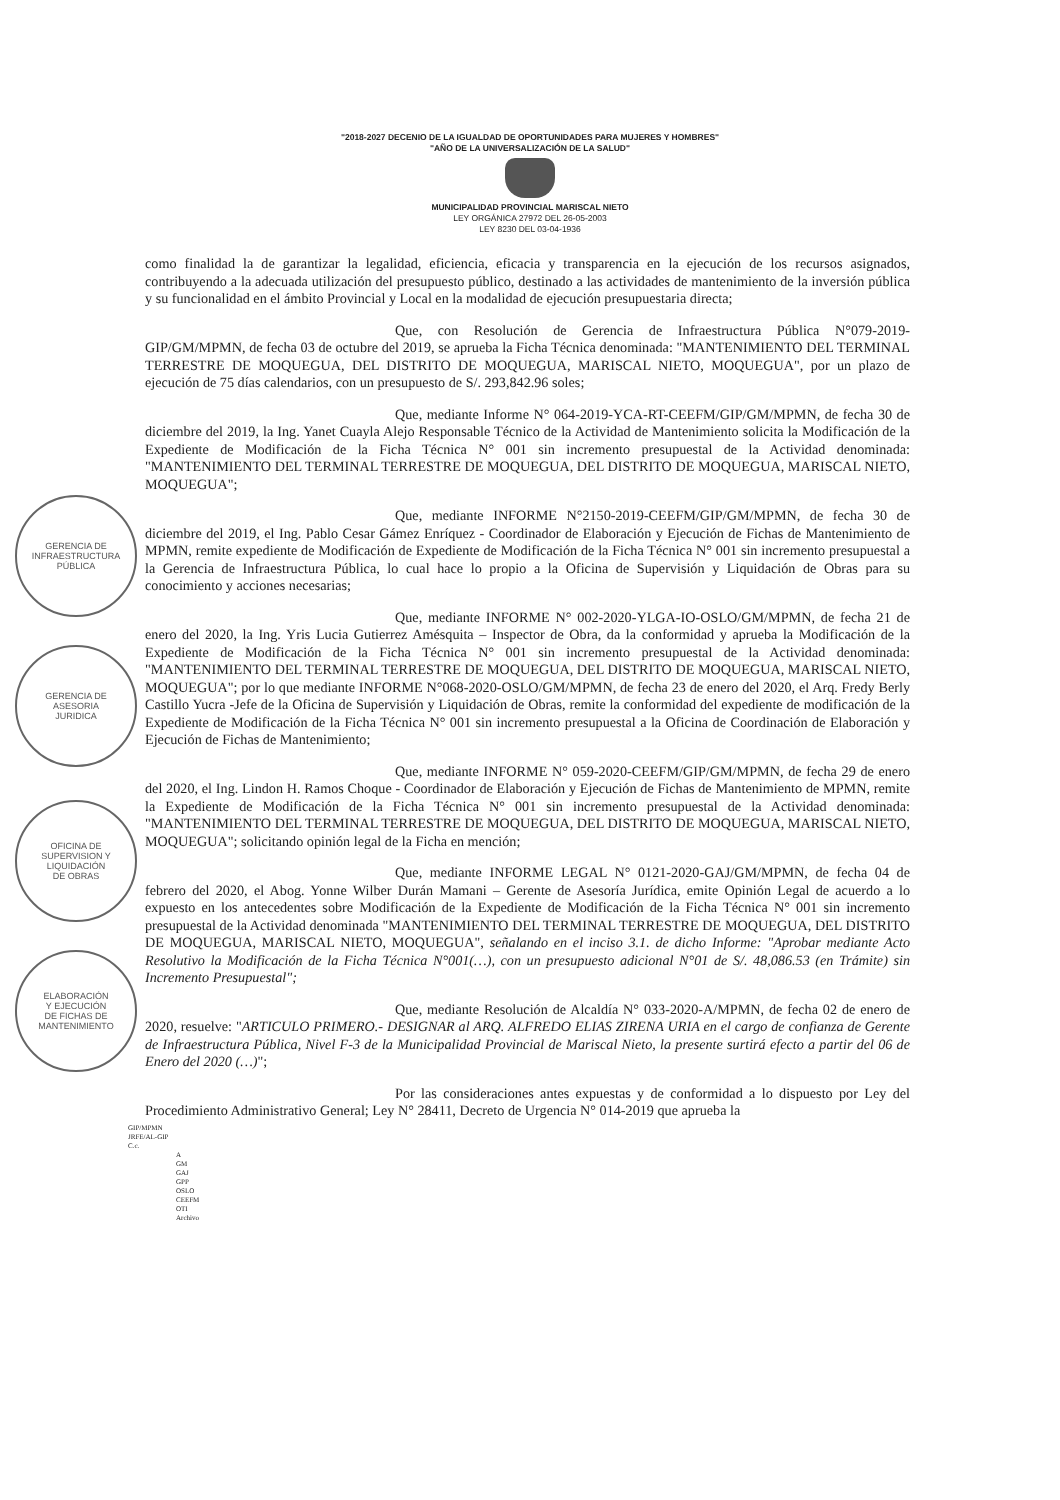GERENCIA DE
INFRAESTRUCTURA
PÚBLICA
GERENCIA DE
ASESORIA
JURIDICA
OFICINA DE
SUPERVISION Y
LIQUIDACIÓN
DE OBRAS
ELABORACIÓN
Y EJECUCIÓN
DE FICHAS DE
MANTENIMIENTO
"2018-2027 DECENIO DE LA IGUALDAD DE OPORTUNIDADES PARA MUJERES Y HOMBRES"
"AÑO DE LA UNIVERSALIZACIÓN DE LA SALUD"
MUNICIPALIDAD PROVINCIAL MARISCAL NIETO
LEY ORGÁNICA 27972 DEL 26-05-2003
LEY 8230 DEL 03-04-1936
como finalidad la de garantizar la legalidad, eficiencia, eficacia y transparencia en la ejecución de los recursos asignados, contribuyendo a la adecuada utilización del presupuesto público, destinado a las actividades de mantenimiento de la inversión pública y su funcionalidad en el ámbito Provincial y Local en la modalidad de ejecución presupuestaria directa;
Que, con Resolución de Gerencia de Infraestructura Pública N°079-2019-GIP/GM/MPMN, de fecha 03 de octubre del 2019, se aprueba la Ficha Técnica denominada: "MANTENIMIENTO DEL TERMINAL TERRESTRE DE MOQUEGUA, DEL DISTRITO DE MOQUEGUA, MARISCAL NIETO, MOQUEGUA", por un plazo de ejecución de 75 días calendarios, con un presupuesto de S/. 293,842.96 soles;
Que, mediante Informe N° 064-2019-YCA-RT-CEEFM/GIP/GM/MPMN, de fecha 30 de diciembre del 2019, la Ing. Yanet Cuayla Alejo Responsable Técnico de la Actividad de Mantenimiento solicita la Modificación de la Expediente de Modificación de la Ficha Técnica N° 001 sin incremento presupuestal de la Actividad denominada: "MANTENIMIENTO DEL TERMINAL TERRESTRE DE MOQUEGUA, DEL DISTRITO DE MOQUEGUA, MARISCAL NIETO, MOQUEGUA";
Que, mediante INFORME N°2150-2019-CEEFM/GIP/GM/MPMN, de fecha 30 de diciembre del 2019, el Ing. Pablo Cesar Gámez Enríquez - Coordinador de Elaboración y Ejecución de Fichas de Mantenimiento de MPMN, remite expediente de Modificación de Expediente de Modificación de la Ficha Técnica N° 001 sin incremento presupuestal a la Gerencia de Infraestructura Pública, lo cual hace lo propio a la Oficina de Supervisión y Liquidación de Obras para su conocimiento y acciones necesarias;
Que, mediante INFORME N° 002-2020-YLGA-IO-OSLO/GM/MPMN, de fecha 21 de enero del 2020, la Ing. Yris Lucia Gutierrez Amésquita – Inspector de Obra, da la conformidad y aprueba la Modificación de la Expediente de Modificación de la Ficha Técnica N° 001 sin incremento presupuestal de la Actividad denominada: "MANTENIMIENTO DEL TERMINAL TERRESTRE DE MOQUEGUA, DEL DISTRITO DE MOQUEGUA, MARISCAL NIETO, MOQUEGUA"; por lo que mediante INFORME N°068-2020-OSLO/GM/MPMN, de fecha 23 de enero del 2020, el Arq. Fredy Berly Castillo Yucra -Jefe de la Oficina de Supervisión y Liquidación de Obras, remite la conformidad del expediente de modificación de la Expediente de Modificación de la Ficha Técnica N° 001 sin incremento presupuestal a la Oficina de Coordinación de Elaboración y Ejecución de Fichas de Mantenimiento;
Que, mediante INFORME N° 059-2020-CEEFM/GIP/GM/MPMN, de fecha 29 de enero del 2020, el Ing. Lindon H. Ramos Choque - Coordinador de Elaboración y Ejecución de Fichas de Mantenimiento de MPMN, remite la Expediente de Modificación de la Ficha Técnica N° 001 sin incremento presupuestal de la Actividad denominada: "MANTENIMIENTO DEL TERMINAL TERRESTRE DE MOQUEGUA, DEL DISTRITO DE MOQUEGUA, MARISCAL NIETO, MOQUEGUA"; solicitando opinión legal de la Ficha en mención;
Que, mediante INFORME LEGAL N° 0121-2020-GAJ/GM/MPMN, de fecha 04 de febrero del 2020, el Abog. Yonne Wilber Durán Mamani – Gerente de Asesoría Jurídica, emite Opinión Legal de acuerdo a lo expuesto en los antecedentes sobre Modificación de la Expediente de Modificación de la Ficha Técnica N° 001 sin incremento presupuestal de la Actividad denominada "MANTENIMIENTO DEL TERMINAL TERRESTRE DE MOQUEGUA, DEL DISTRITO DE MOQUEGUA, MARISCAL NIETO, MOQUEGUA", señalando en el inciso 3.1. de dicho Informe: "Aprobar mediante Acto Resolutivo la Modificación de la Ficha Técnica N°001(…), con un presupuesto adicional N°01 de S/. 48,086.53 (en Trámite) sin Incremento Presupuestal";
Que, mediante Resolución de Alcaldía N° 033-2020-A/MPMN, de fecha 02 de enero de 2020, resuelve: "ARTICULO PRIMERO.- DESIGNAR al ARQ. ALFREDO ELIAS ZIRENA URIA en el cargo de confianza de Gerente de Infraestructura Pública, Nivel F-3 de la Municipalidad Provincial de Mariscal Nieto, la presente surtirá efecto a partir del 06 de Enero del 2020 (…)";
Por las consideraciones antes expuestas y de conformidad a lo dispuesto por Ley del Procedimiento Administrativo General; Ley N° 28411, Decreto de Urgencia N° 014-2019 que aprueba la
GIP/MPMN
JRFE/AL-GIP
C.c.
A
GM
GAJ
GPP
OSLO
CEEFM
OTI
Archivo